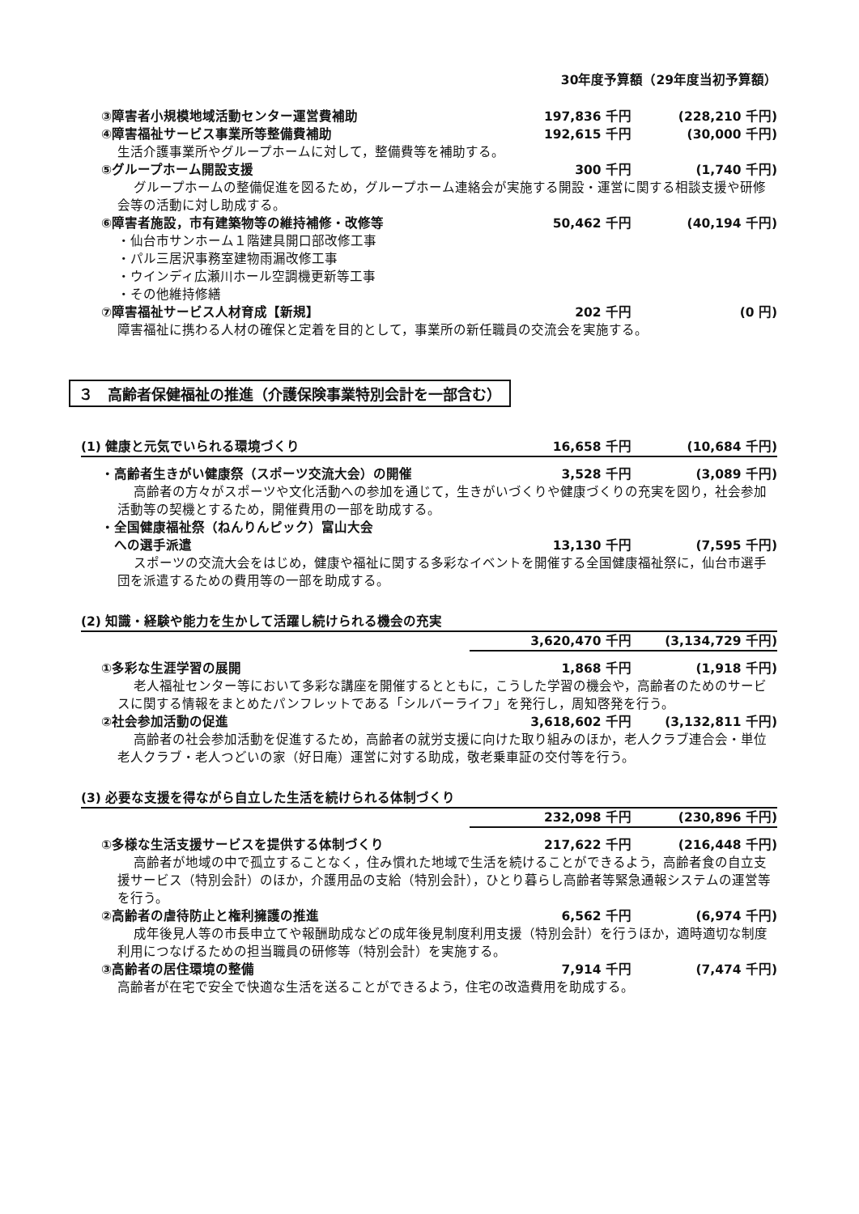30年度予算額（29年度当初予算額）
③障害者小規模地域活動センター運営費補助 197,836 千円 (228,210 千円)
④障害福祉サービス事業所等整備費補助 192,615 千円 (30,000 千円)
生活介護事業所やグループホームに対して，整備費等を補助する。
⑤グループホーム開設支援 300 千円 (1,740 千円)
グループホームの整備促進を図るため，グループホーム連絡会が実施する開設・運営に関する相談支援や研修会等の活動に対し助成する。
⑥障害者施設，市有建築物等の維持補修・改修等 50,462 千円 (40,194 千円)
・仙台市サンホーム１階建具開口部改修工事
・パル三居沢事務室建物雨漏改修工事
・ウインディ広瀬川ホール空調機更新等工事
・その他維持修繕
⑦障害福祉サービス人材育成【新規】 202 千円 (0 円)
障害福祉に携わる人材の確保と定着を目的として，事業所の新任職員の交流会を実施する。
３　高齢者保健福祉の推進（介護保険事業特別会計を一部含む）
(1) 健康と元気でいられる環境づくり 16,658 千円 (10,684 千円)
・高齢者生きがい健康祭（スポーツ交流大会）の開催 3,528 千円 (3,089 千円)
高齢者の方々がスポーツや文化活動への参加を通じて，生きがいづくりや健康づくりの充実を図り，社会参加活動等の契機とするため，開催費用の一部を助成する。
・全国健康福祉祭（ねんりんピック）富山大会
　への選手派遣 13,130 千円 (7,595 千円)
スポーツの交流大会をはじめ，健康や福祉に関する多彩なイベントを開催する全国健康福祉祭に，仙台市選手団を派遣するための費用等の一部を助成する。
(2) 知識・経験や能力を生かして活躍し続けられる機会の充実
3,620,470 千円 (3,134,729 千円)
①多彩な生涯学習の展開 1,868 千円 (1,918 千円)
老人福祉センター等において多彩な講座を開催するとともに，こうした学習の機会や，高齢者のためのサービスに関する情報をまとめたパンフレットである「シルバーライフ」を発行し，周知啓発を行う。
②社会参加活動の促進 3,618,602 千円 (3,132,811 千円)
高齢者の社会参加活動を促進するため，高齢者の就労支援に向けた取り組みのほか，老人クラブ連合会・単位老人クラブ・老人つどいの家（好日庵）運営に対する助成，敬老乗車証の交付等を行う。
(3) 必要な支援を得ながら自立した生活を続けられる体制づくり
232,098 千円 (230,896 千円)
①多様な生活支援サービスを提供する体制づくり 217,622 千円 (216,448 千円)
高齢者が地域の中で孤立することなく，住み慣れた地域で生活を続けることができるよう，高齢者食の自立支援サービス（特別会計）のほか，介護用品の支給（特別会計），ひとり暮らし高齢者等緊急通報システムの運営等を行う。
②高齢者の虐待防止と権利擁護の推進 6,562 千円 (6,974 千円)
成年後見人等の市長申立てや報酬助成などの成年後見制度利用支援（特別会計）を行うほか，適時適切な制度利用につなげるための担当職員の研修等（特別会計）を実施する。
③高齢者の居住環境の整備 7,914 千円 (7,474 千円)
高齢者が在宅で安全で快適な生活を送ることができるよう，住宅の改造費用を助成する。